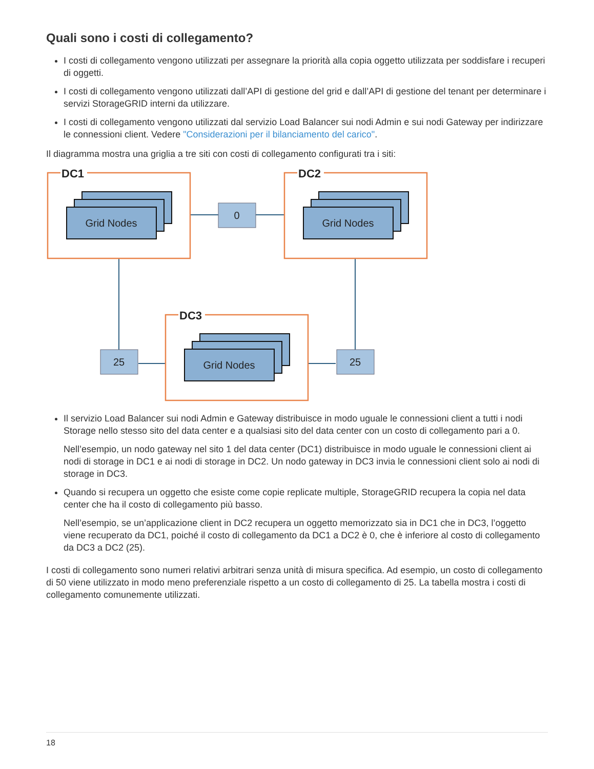Quali sono i costi di collegamento?
I costi di collegamento vengono utilizzati per assegnare la priorità alla copia oggetto utilizzata per soddisfare i recuperi di oggetti.
I costi di collegamento vengono utilizzati dall’API di gestione del grid e dall’API di gestione del tenant per determinare i servizi StorageGRID interni da utilizzare.
I costi di collegamento vengono utilizzati dal servizio Load Balancer sui nodi Admin e sui nodi Gateway per indirizzare le connessioni client. Vedere "Considerazioni per il bilanciamento del carico".
Il diagramma mostra una griglia a tre siti con costi di collegamento configurati tra i siti:
DC1
DC2
DC3
Grid Nodes
Grid Nodes
Grid Nodes
0
25
25
Il servizio Load Balancer sui nodi Admin e Gateway distribuisce in modo uguale le connessioni client a tutti i nodi Storage nello stesso sito del data center e a qualsiasi sito del data center con un costo di collegamento pari a 0.
Nell’esempio, un nodo gateway nel sito 1 del data center (DC1) distribuisce in modo uguale le connessioni client ai nodi di storage in DC1 e ai nodi di storage in DC2. Un nodo gateway in DC3 invia le connessioni client solo ai nodi di storage in DC3.
Quando si recupera un oggetto che esiste come copie replicate multiple, StorageGRID recupera la copia nel data center che ha il costo di collegamento più basso.
Nell’esempio, se un’applicazione client in DC2 recupera un oggetto memorizzato sia in DC1 che in DC3, l’oggetto viene recuperato da DC1, poiché il costo di collegamento da DC1 a DC2 è 0, che è inferiore al costo di collegamento da DC3 a DC2 (25).
I costi di collegamento sono numeri relativi arbitrari senza unità di misura specifica. Ad esempio, un costo di collegamento di 50 viene utilizzato in modo meno preferenziale rispetto a un costo di collegamento di 25. La tabella mostra i costi di collegamento comunemente utilizzati.
18